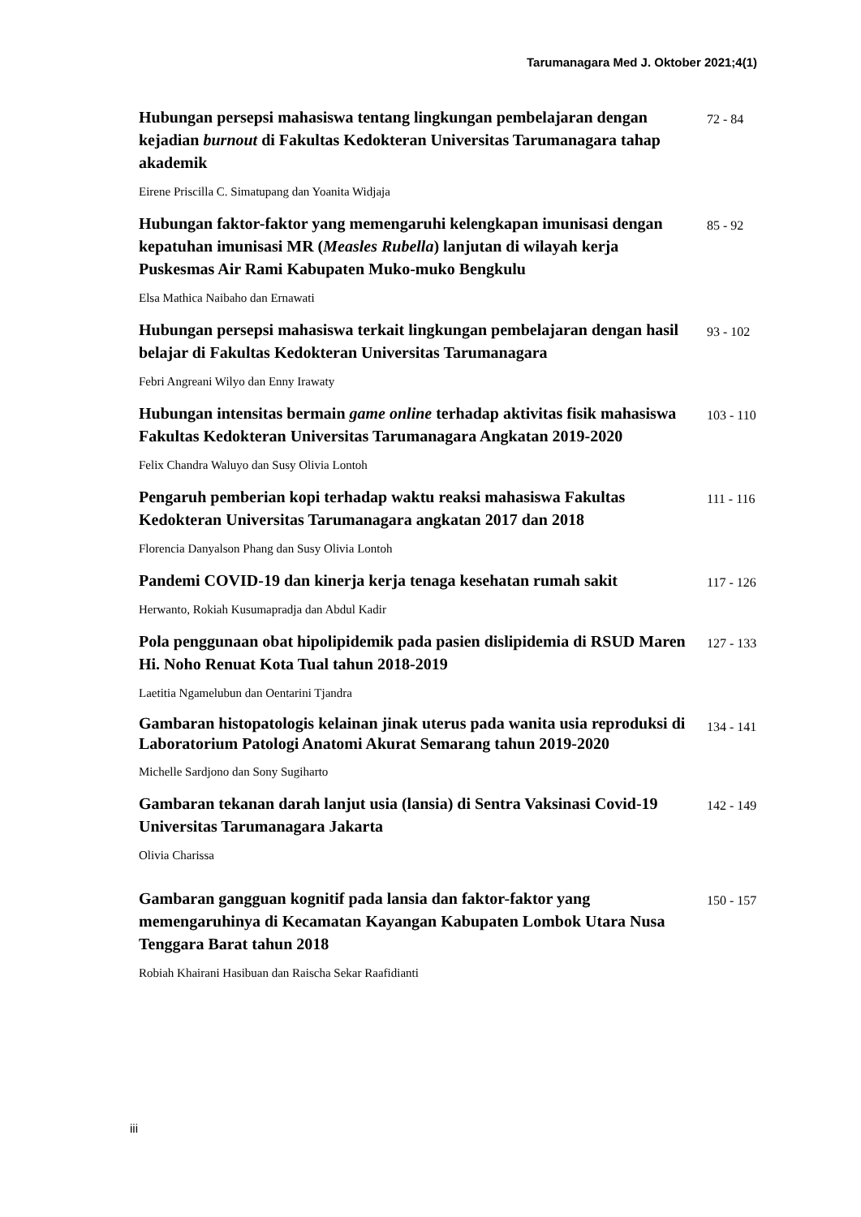Tarumanagara Med J. Oktober 2021;4(1)
Hubungan persepsi mahasiswa tentang lingkungan pembelajaran dengan kejadian burnout di Fakultas Kedokteran Universitas Tarumanagara tahap akademik
72 - 84
Eirene Priscilla C. Simatupang dan Yoanita Widjaja
Hubungan faktor-faktor yang memengaruhi kelengkapan imunisasi dengan kepatuhan imunisasi MR (Measles Rubella) lanjutan di wilayah kerja Puskesmas Air Rami Kabupaten Muko-muko Bengkulu
85 - 92
Elsa Mathica Naibaho dan Ernawati
Hubungan persepsi mahasiswa terkait lingkungan pembelajaran dengan hasil belajar di Fakultas Kedokteran Universitas Tarumanagara
93 - 102
Febri Angreani Wilyo dan Enny Irawaty
Hubungan intensitas bermain game online terhadap aktivitas fisik mahasiswa Fakultas Kedokteran Universitas Tarumanagara Angkatan 2019-2020
103 - 110
Felix Chandra Waluyo dan Susy Olivia Lontoh
Pengaruh pemberian kopi terhadap waktu reaksi mahasiswa Fakultas Kedokteran Universitas Tarumanagara angkatan 2017 dan 2018
111 - 116
Florencia Danyalson Phang dan Susy Olivia Lontoh
Pandemi COVID-19 dan kinerja kerja tenaga kesehatan rumah sakit
117 - 126
Herwanto, Rokiah Kusumapradja dan Abdul Kadir
Pola penggunaan obat hipolipidemik pada pasien dislipidemia di RSUD Maren Hi. Noho Renuat Kota Tual tahun 2018-2019
127 - 133
Laetitia Ngamelubun dan Oentarini Tjandra
Gambaran histopatologis kelainan jinak uterus pada wanita usia reproduksi di Laboratorium Patologi Anatomi Akurat Semarang tahun 2019-2020
134 - 141
Michelle Sardjono dan Sony Sugiharto
Gambaran tekanan darah lanjut usia (lansia) di Sentra Vaksinasi Covid-19 Universitas Tarumanagara Jakarta
142 - 149
Olivia Charissa
Gambaran gangguan kognitif pada lansia dan faktor-faktor yang memengaruhinya di Kecamatan Kayangan Kabupaten Lombok Utara Nusa Tenggara Barat tahun 2018
150 - 157
Robiah Khairani Hasibuan dan Raischa Sekar Raafidianti
iii